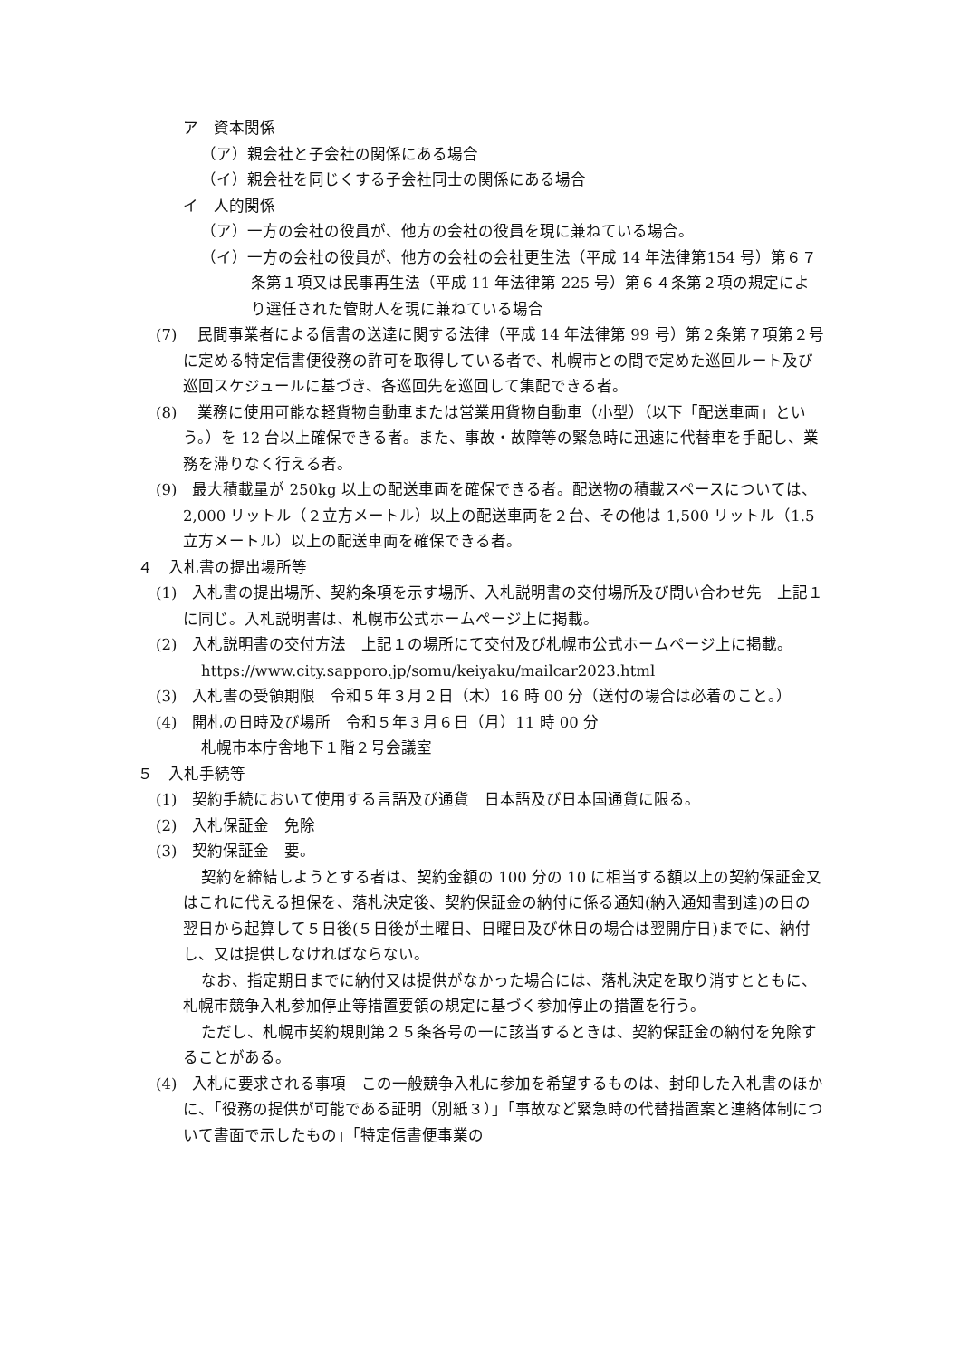ア　資本関係
（ア）親会社と子会社の関係にある場合
（イ）親会社を同じくする子会社同士の関係にある場合
イ　人的関係
（ア）一方の会社の役員が、他方の会社の役員を現に兼ねている場合。
（イ）一方の会社の役員が、他方の会社の会社更生法（平成 14 年法律第154 号）第６７条第１項又は民事再生法（平成 11 年法律第 225 号）第６４条第２項の規定により選任された管財人を現に兼ねている場合
(7)　 民間事業者による信書の送達に関する法律（平成 14 年法律第 99 号）第２条第７項第２号に定める特定信書便役務の許可を取得している者で、札幌市との間で定めた巡回ルート及び巡回スケジュールに基づき、各巡回先を巡回して集配できる者。
(8)　 業務に使用可能な軽貨物自動車または営業用貨物自動車（小型）（以下「配送車両」という。）を 12 台以上確保できる者。また、事故・故障等の緊急時に迅速に代替車を手配し、業務を滞りなく行える者。
(9)　最大積載量が 250kg 以上の配送車両を確保できる者。配送物の積載スペースについては、2,000 リットル（２立方メートル）以上の配送車両を２台、その他は 1,500 リットル（1.5 立方メートル）以上の配送車両を確保できる者。
４　入札書の提出場所等
(1)　入札書の提出場所、契約条項を示す場所、入札説明書の交付場所及び問い合わせ先　上記１に同じ。入札説明書は、札幌市公式ホームページ上に掲載。
(2)　入札説明書の交付方法　上記１の場所にて交付及び札幌市公式ホームページ上に掲載。
https://www.city.sapporo.jp/somu/keiyaku/mailcar2023.html
(3)　入札書の受領期限　令和５年３月２日（木）16 時 00 分（送付の場合は必着のこと。）
(4)　開札の日時及び場所　令和５年３月６日（月）11 時 00 分
札幌市本庁舎地下１階２号会議室
５　入札手続等
(1)　契約手続において使用する言語及び通貨　日本語及び日本国通貨に限る。
(2)　入札保証金　免除
(3)　契約保証金　要。
契約を締結しようとする者は、契約金額の 100 分の 10 に相当する額以上の契約保証金又はこれに代える担保を、落札決定後、契約保証金の納付に係る通知(納入通知書到達)の日の翌日から起算して５日後(５日後が土曜日、日曜日及び休日の場合は翌開庁日)までに、納付し、又は提供しなければならない。
なお、指定期日までに納付又は提供がなかった場合には、落札決定を取り消すとともに、札幌市競争入札参加停止等措置要領の規定に基づく参加停止の措置を行う。
ただし、札幌市契約規則第２５条各号の一に該当するときは、契約保証金の納付を免除することがある。
(4)　入札に要求される事項　この一般競争入札に参加を希望するものは、封印した入札書のほかに、「役務の提供が可能である証明（別紙３）」「事故など緊急時の代替措置案と連絡体制について書面で示したもの」「特定信書便事業の